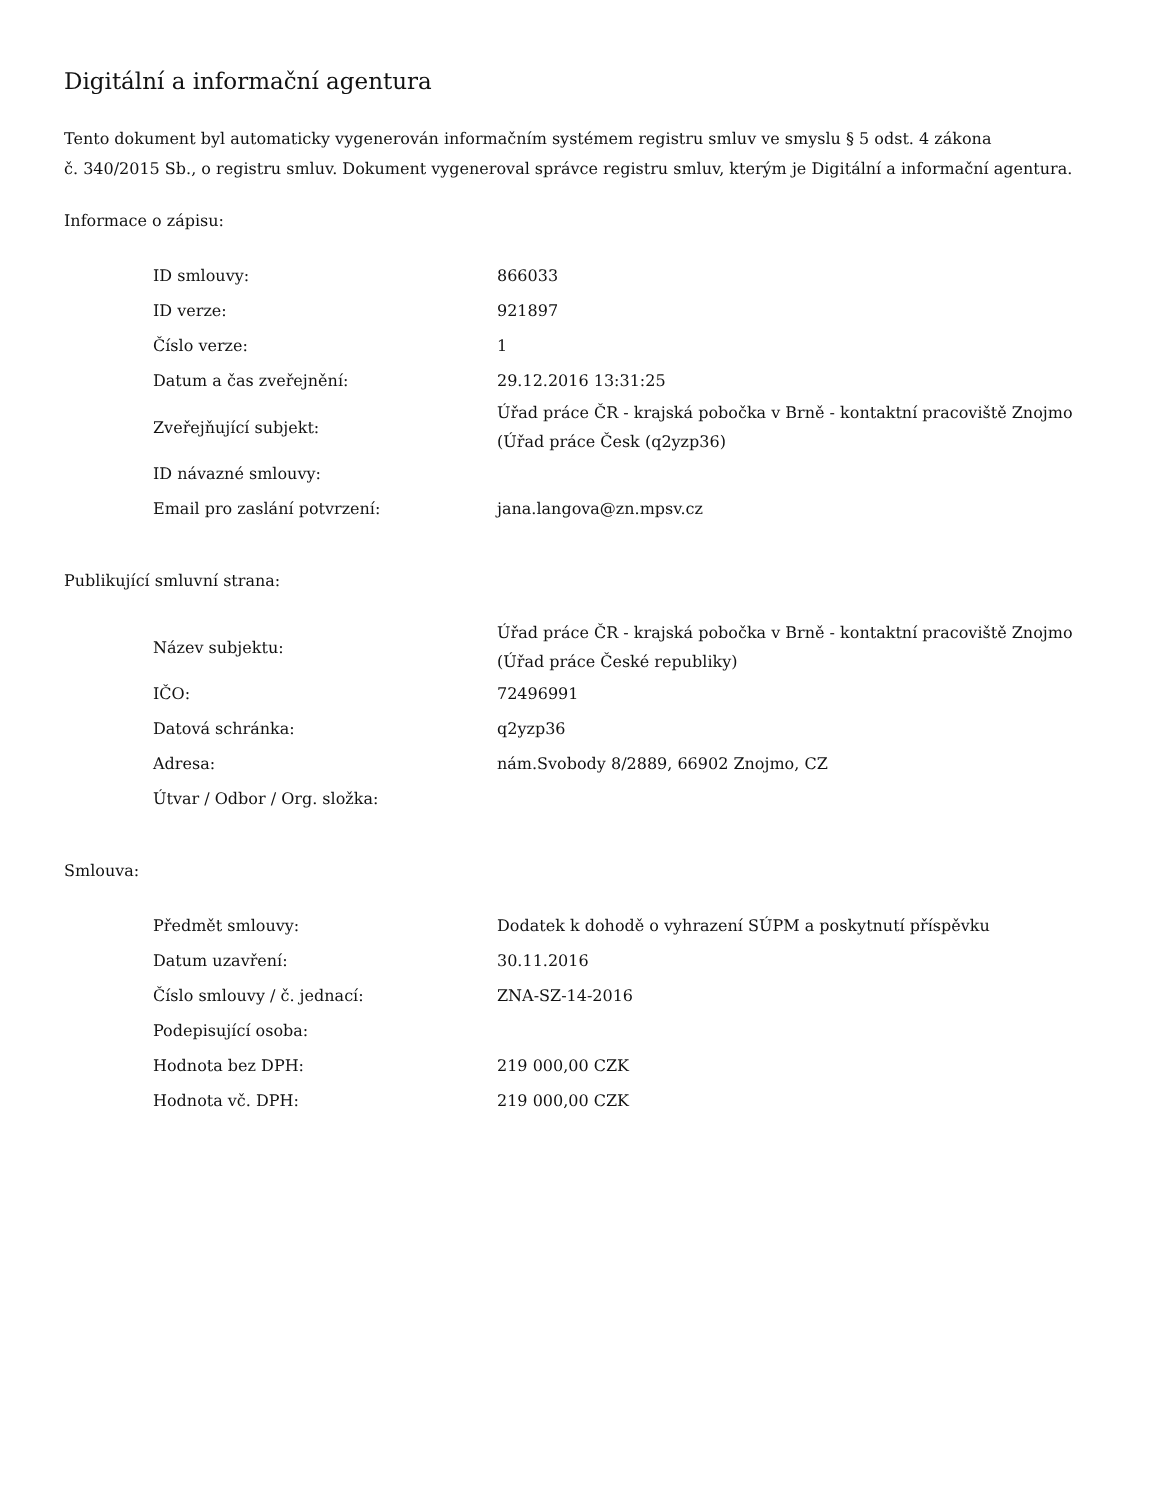Digitální a informační agentura
Tento dokument byl automaticky vygenerován informačním systémem registru smluv ve smyslu § 5 odst. 4 zákona
č. 340/2015 Sb., o registru smluv. Dokument vygeneroval správce registru smluv, kterým je Digitální a informační agentura.
Informace o zápisu:
| ID smlouvy: | 866033 |
| ID verze: | 921897 |
| Číslo verze: | 1 |
| Datum a čas zveřejnění: | 29.12.2016 13:31:25 |
| Zveřejňující subjekt: | Úřad práce ČR - krajská pobočka v Brně - kontaktní pracoviště Znojmo (Úřad práce Česk (q2yzp36) |
| ID návazné smlouvy: | |
| Email pro zaslání potvrzení: | jana.langova@zn.mpsv.cz |
Publikující smluvní strana:
| Název subjektu: | Úřad práce ČR - krajská pobočka v Brně - kontaktní pracoviště Znojmo (Úřad práce České republiky) |
| IČO: | 72496991 |
| Datová schránka: | q2yzp36 |
| Adresa: | nám.Svobody 8/2889, 66902 Znojmo, CZ |
| Útvar / Odbor / Org. složka: | |
Smlouva:
| Předmět smlouvy: | Dodatek k dohodě o vyhrazení SÚPM a poskytnutí příspěvku |
| Datum uzavření: | 30.11.2016 |
| Číslo smlouvy / č. jednací: | ZNA-SZ-14-2016 |
| Podepisující osoba: | |
| Hodnota bez DPH: | 219 000,00 CZK |
| Hodnota vč. DPH: | 219 000,00 CZK |